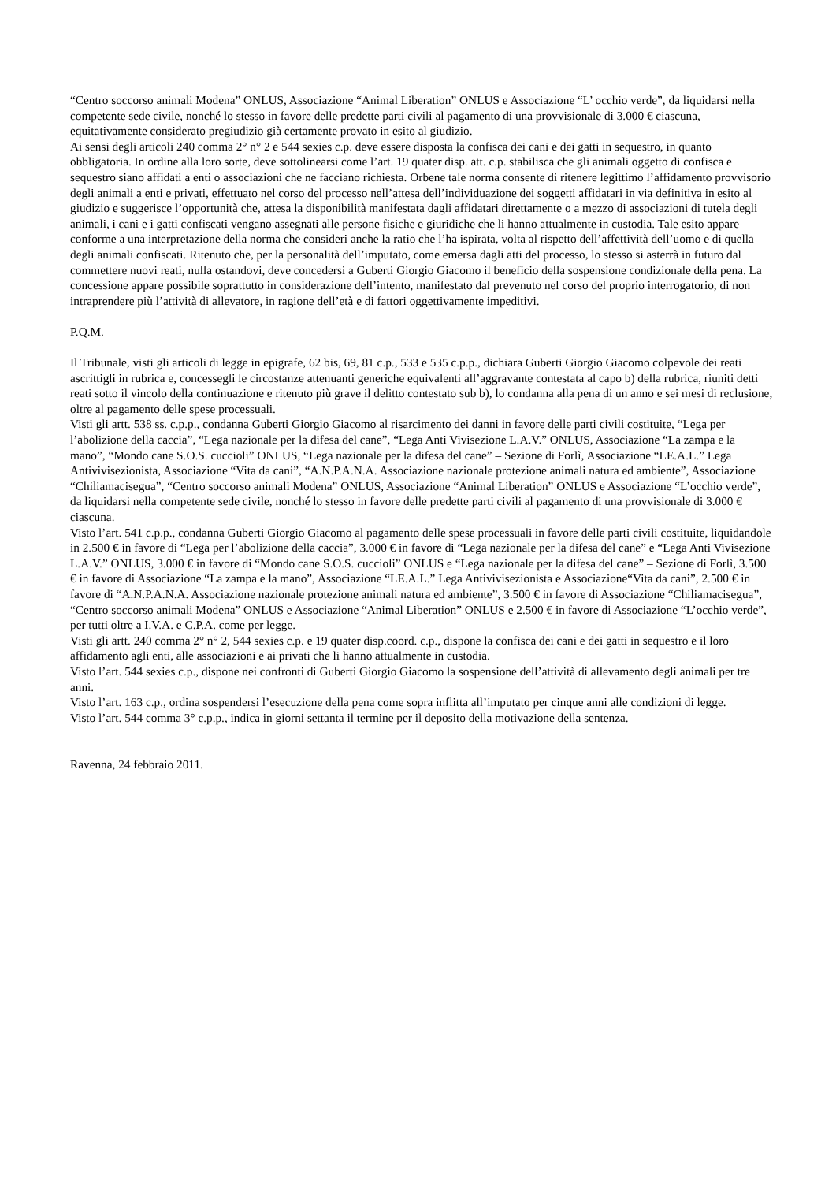“Centro soccorso animali Modena” ONLUS, Associazione “Animal Liberation” ONLUS e Associazione “L’ occhio verde”, da liquidarsi nella competente sede civile, nonché lo stesso in favore delle predette parti civili al pagamento di una provvisionale di 3.000 € ciascuna, equitativamente considerato pregiudizio già certamente provato in esito al giudizio.
Ai sensi degli articoli 240 comma 2° n° 2 e 544 sexies c.p. deve essere disposta la confisca dei cani e dei gatti in sequestro, in quanto obbligatoria. In ordine alla loro sorte, deve sottolinearsi come l’art. 19 quater disp. att. c.p. stabilisca che gli animali oggetto di confisca e sequestro siano affidati a enti o associazioni che ne facciano richiesta. Orbene tale norma consente di ritenere legittimo l’affidamento provvisorio degli animali a enti e privati, effettuato nel corso del processo nell’attesa dell’individuazione dei soggetti affidatari in via definitiva in esito al giudizio e suggerisce l’opportunità che, attesa la disponibilità manifestata dagli affidatari direttamente o a mezzo di associazioni di tutela degli animali, i cani e i gatti confiscati vengano assegnati alle persone fisiche e giuridiche che li hanno attualmente in custodia. Tale esito appare conforme a una interpretazione della norma che consideri anche la ratio che l’ha ispirata, volta al rispetto dell’affettività dell’uomo e di quella degli animali confiscati. Ritenuto che, per la personalità dell’imputato, come emersa dagli atti del processo, lo stesso si asterrà in futuro dal commettere nuovi reati, nulla ostandovi, deve concedersi a Guberti Giorgio Giacomo il beneficio della sospensione condizionale della pena. La concessione appare possibile soprattutto in considerazione dell’intento, manifestato dal prevenuto nel corso del proprio interrogatorio, di non intraprendere più l’attività di allevatore, in ragione dell’età e di fattori oggettivamente impeditivi.
P.Q.M.
Il Tribunale, visti gli articoli di legge in epigrafe, 62 bis, 69, 81 c.p., 533 e 535 c.p.p., dichiara Guberti Giorgio Giacomo colpevole dei reati ascrittigli in rubrica e, concessegli le circostanze attenuanti generiche equivalenti all’aggravante contestata al capo b) della rubrica, riuniti detti reati sotto il vincolo della continuazione e ritenuto più grave il delitto contestato sub b), lo condanna alla pena di un anno e sei mesi di reclusione, oltre al pagamento delle spese processuali.
Visti gli artt. 538 ss. c.p.p., condanna Guberti Giorgio Giacomo al risarcimento dei danni in favore delle parti civili costituite, “Lega per l’abolizione della caccia”, “Lega nazionale per la difesa del cane”, “Lega Anti Vivisezione L.A.V.” ONLUS, Associazione “La zampa e la mano”, “Mondo cane S.O.S. cuccioli” ONLUS, “Lega nazionale per la difesa del cane” – Sezione di Forlì, Associazione “LE.A.L.” Lega Antivivisezionista, Associazione “Vita da cani”, “A.N.P.A.N.A. Associazione nazionale protezione animali natura ed ambiente”, Associazione “Chiliamacisegua”, “Centro soccorso animali Modena” ONLUS, Associazione “Animal Liberation” ONLUS e Associazione “L’occhio verde”, da liquidarsi nella competente sede civile, nonché lo stesso in favore delle predette parti civili al pagamento di una provvisionale di 3.000 € ciascuna.
Visto l’art. 541 c.p.p., condanna Guberti Giorgio Giacomo al pagamento delle spese processuali in favore delle parti civili costituite, liquidandole in 2.500 € in favore di “Lega per l’abolizione della caccia”, 3.000 € in favore di “Lega nazionale per la difesa del cane” e “Lega Anti Vivisezione L.A.V.” ONLUS, 3.000 € in favore di “Mondo cane S.O.S. cuccioli” ONLUS e “Lega nazionale per la difesa del cane” – Sezione di Forlì, 3.500 € in favore di Associazione “La zampa e la mano”, Associazione “LE.A.L.” Lega Antivivisezionista e Associazione“Vita da cani”, 2.500 € in favore di “A.N.P.A.N.A. Associazione nazionale protezione animali natura ed ambiente”, 3.500 € in favore di Associazione “Chiliamacisegua”, “Centro soccorso animali Modena” ONLUS e Associazione “Animal Liberation” ONLUS e 2.500 € in favore di Associazione “L’occhio verde”, per tutti oltre a I.V.A. e C.P.A. come per legge.
Visti gli artt. 240 comma 2° n° 2, 544 sexies c.p. e 19 quater disp.coord. c.p., dispone la confisca dei cani e dei gatti in sequestro e il loro affidamento agli enti, alle associazioni e ai privati che li hanno attualmente in custodia.
Visto l’art. 544 sexies c.p., dispone nei confronti di Guberti Giorgio Giacomo la sospensione dell’attività di allevamento degli animali per tre anni.
Visto l’art. 163 c.p., ordina sospendersi l’esecuzione della pena come sopra inflitta all’imputato per cinque anni alle condizioni di legge.
Visto l’art. 544 comma 3° c.p.p., indica in giorni settanta il termine per il deposito della motivazione della sentenza.
Ravenna, 24 febbraio 2011.